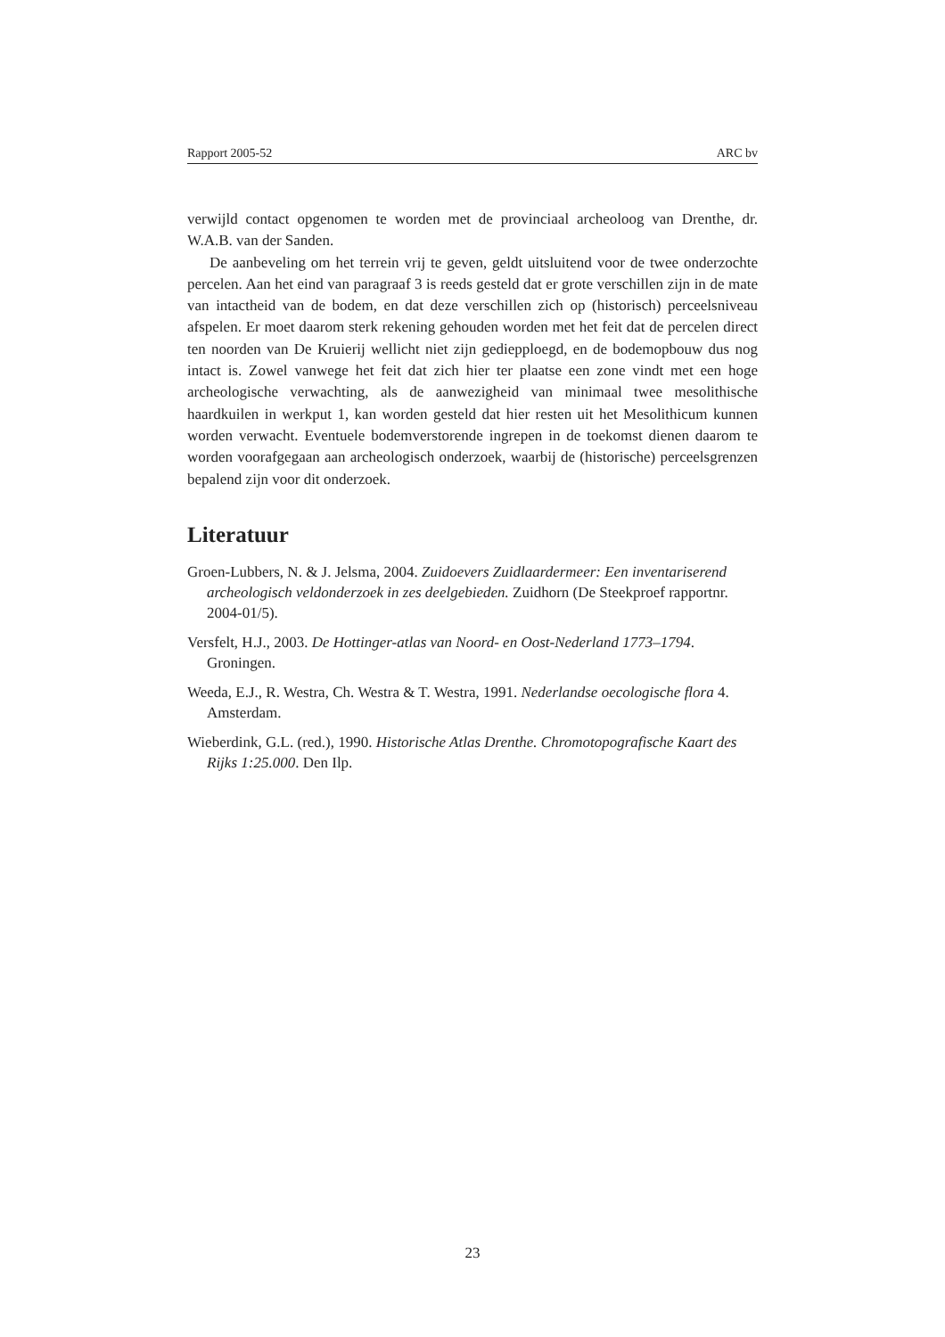Rapport 2005-52 ARC bv
verwijld contact opgenomen te worden met de provinciaal archeoloog van Drenthe, dr. W.A.B. van der Sanden.
De aanbeveling om het terrein vrij te geven, geldt uitsluitend voor de twee onderzochte percelen. Aan het eind van paragraaf 3 is reeds gesteld dat er grote verschillen zijn in de mate van intactheid van de bodem, en dat deze verschillen zich op (historisch) perceelsniveau afspelen. Er moet daarom sterk rekening gehouden worden met het feit dat de percelen direct ten noorden van De Kruierij wellicht niet zijn gediepploegd, en de bodemopbouw dus nog intact is. Zowel vanwege het feit dat zich hier ter plaatse een zone vindt met een hoge archeologische verwachting, als de aanwezigheid van minimaal twee mesolithische haardkuilen in werkput 1, kan worden gesteld dat hier resten uit het Mesolithicum kunnen worden verwacht. Eventuele bodemverstorende ingrepen in de toekomst dienen daarom te worden voorafgegaan aan archeologisch onderzoek, waarbij de (historische) perceelsgrenzen bepalend zijn voor dit onderzoek.
Literatuur
Groen-Lubbers, N. & J. Jelsma, 2004. Zuidoevers Zuidlaardermeer: Een inventariserend archeologisch veldonderzoek in zes deelgebieden. Zuidhorn (De Steekproef rapportnr. 2004-01/5).
Versfelt, H.J., 2003. De Hottinger-atlas van Noord- en Oost-Nederland 1773–1794. Groningen.
Weeda, E.J., R. Westra, Ch. Westra & T. Westra, 1991. Nederlandse oecologische flora 4. Amsterdam.
Wieberdink, G.L. (red.), 1990. Historische Atlas Drenthe. Chromotopografische Kaart des Rijks 1:25.000. Den Ilp.
23